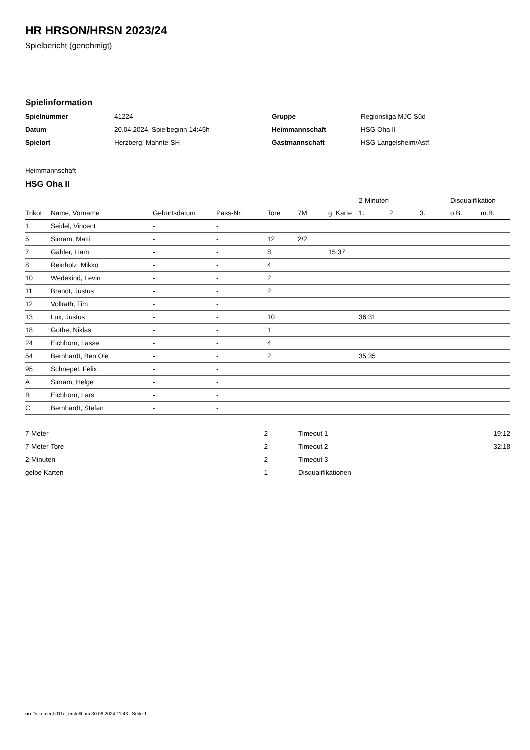HR HRSON/HRSN 2023/24
Spielbericht (genehmigt)
Spielinformation
| Spielnummer | 41224 |
| Datum | 20.04.2024, Spielbeginn 14:45h |
| Spielort | Herzberg, Mahnte-SH |
| Gruppe | Regionsliga MJC Süd |
| Heimmannschaft | HSG Oha II |
| Gastmannschaft | HSG Langelsheim/Astf. |
Heimmannschaft
HSG Oha II
| | | | | | | | 2-Minuten | | | Disqualifikation | |
| --- | --- | --- | --- | --- | --- | --- | --- | --- | --- | --- | --- |
| Trikot | Name, Vorname | Geburtsdatum | Pass-Nr | Tore | 7M | g. Karte | 1. | 2. | 3. | o.B. | m.B. |
| 1 | Seidel, Vincent | - | - | | | | | | | | |
| 5 | Sinram, Matti | - | - | 12 | 2/2 | | | | | | |
| 7 | Gähler, Liam | - | - | 8 | | 15:37 | | | | | |
| 8 | Reinholz, Mikko | - | - | 4 | | | | | | | |
| 10 | Wedekind, Levin | - | - | 2 | | | | | | | |
| 11 | Brandt, Justus | - | - | 2 | | | | | | | |
| 12 | Vollrath, Tim | - | - | | | | | | | | |
| 13 | Lux, Justus | - | - | 10 | | | 36:31 | | | | |
| 18 | Gothe, Niklas | - | - | 1 | | | | | | | |
| 24 | Eichhorn, Lasse | - | - | 4 | | | | | | | |
| 54 | Bernhardt, Ben Ole | - | - | 2 | | | 35:35 | | | | |
| 95 | Schnepel, Felix | - | - | | | | | | | | |
| A | Sinram, Helge | - | - | | | | | | | | |
| B | Eichhorn, Lars | - | - | | | | | | | | |
| C | Bernhardt, Stefan | - | - | | | | | | | | |
| 7-Meter | 2 |
| 7-Meter-Tore | 2 |
| 2-Minuten | 2 |
| gelbe Karten | 1 |
| Timeout 1 | 19:12 |
| Timeout 2 | 32:18 |
| Timeout 3 | |
| Disqualifikationen | |
nu.Dokument 011e, erstellt am 30.06.2024 11:43 | Seite 1